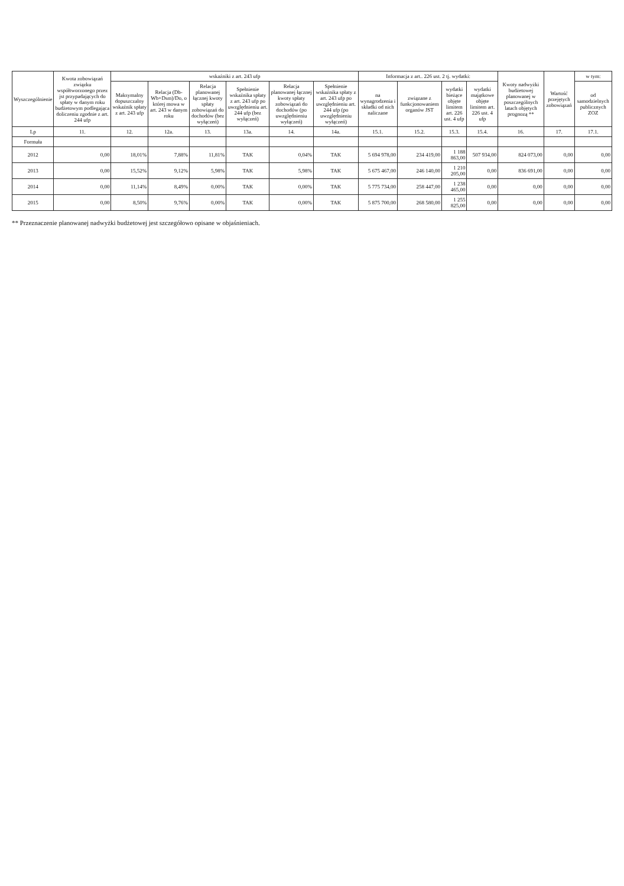| Wyszczególnienie | Kwota zobowiązań związku współtworzonego przez jst przypadających do spłaty w danym roku budżetowym podlegająca doliczeniu zgodnie z art. 244 ufp | wskaźniki z art. 243 ufp | | | | | | Informacja z art.. 226 ust. 2 tj. wydatki: | | | | Kwoty nadwyżki budżetowej planowanej w poszczególnych latach objętych prognozą ** | Wartość przejętych zobowiązań | w tym: |
| --- | --- | --- | --- | --- | --- | --- | --- | --- | --- | --- | --- | --- | --- | --- |
| | | Maksymalny dopuszczalny wskaźnik spłaty z art. 243 ufp | Relacja (Db-Wb+Dsm)/Do, o której mowa w art. 243 w danym roku | Relacja planowanej łącznej kwoty spłaty zobowiązań do dochodów (bez wyłączeń) | Spełnienie wskaźnika spłaty z art. 243 ufp po uwzględnieniu art. 244 ufp (bez wyłączeń) | Relacja planowanej łącznej kwoty spłaty zobowiązań do dochodów (po uwzględnieniu wyłączeń) | Spełnienie wskaźnika spłaty z art. 243 ufp po uwzględnieniu art. 244 ufp (po uwzględnieniu wyłączeń) | na wynagrodzenia i składki od nich naliczane | związane z funkcjonowaniem organów JST | wydatki bieżące objęte limitem art. 226 ust. 4 ufp | wydatki majątkowe objęte limitem art. 226 ust. 4 ufp | | | od samodzielnych publicznych ZOZ |
| Lp | 11. | 12. | 12a. | 13. | 13a. | 14. | 14a. | 15.1. | 15.2. | 15.3. | 15.4. | 16. | 17. | 17.1. |
| Formuła | | | | | | | | | | | | | | |
| 2012 | 0,00 | 18,01% | 7,88% | 11,81% | TAK | 0,04% | TAK | 5 694 978,00 | 234 419,00 | 1 188 863,00 | 507 934,00 | 824 073,00 | 0,00 | 0,00 |
| 2013 | 0,00 | 15,52% | 9,12% | 5,98% | TAK | 5,98% | TAK | 5 675 467,00 | 246 140,00 | 1 210 205,00 | 0,00 | 836 691,00 | 0,00 | 0,00 |
| 2014 | 0,00 | 11,14% | 8,49% | 0,00% | TAK | 0,00% | TAK | 5 775 734,00 | 258 447,00 | 1 238 465,00 | 0,00 | 0,00 | 0,00 | 0,00 |
| 2015 | 0,00 | 8,50% | 9,76% | 0,00% | TAK | 0,00% | TAK | 5 875 700,00 | 268 580,00 | 1 255 825,00 | 0,00 | 0,00 | 0,00 | 0,00 |
** Przeznaczenie planowanej nadwyżki budżetowej jest szczegółowo opisane w objaśnieniach.